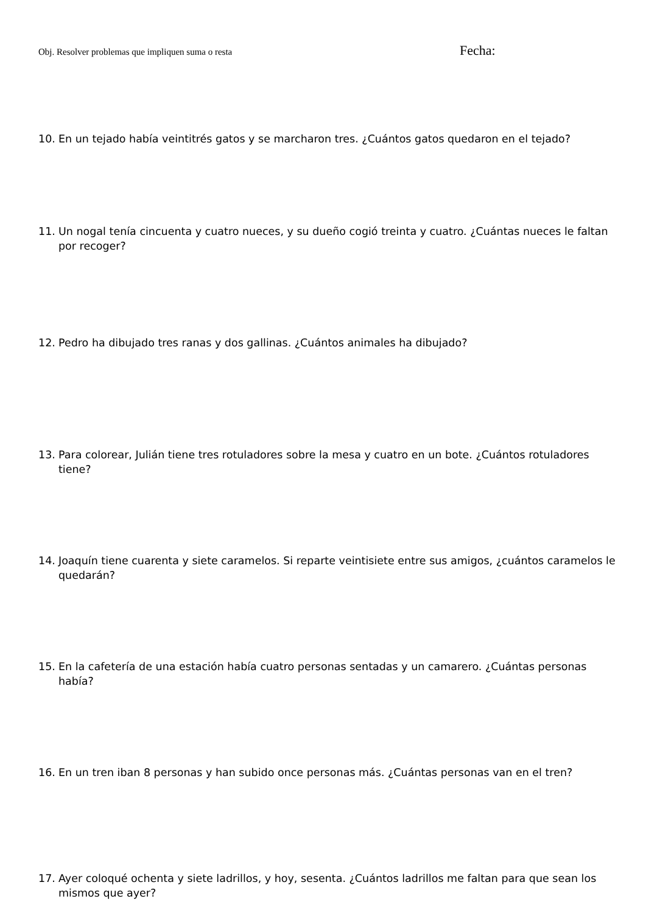Obj. Resolver problemas que impliquen suma o resta
Fecha:
10. En un tejado había veintitrés gatos y se marcharon tres. ¿Cuántos gatos quedaron en el tejado?
11. Un nogal tenía cincuenta y cuatro nueces, y su dueño cogió treinta y cuatro. ¿Cuántas nueces le faltan por recoger?
12. Pedro ha dibujado tres ranas y dos gallinas. ¿Cuántos animales ha dibujado?
13. Para colorear, Julián tiene tres rotuladores sobre la mesa y cuatro en un bote. ¿Cuántos rotuladores tiene?
14. Joaquín tiene cuarenta y siete caramelos. Si reparte veintisiete entre sus amigos, ¿cuántos caramelos le quedarán?
15. En la cafetería de una estación había cuatro personas sentadas y un camarero. ¿Cuántas personas había?
16. En un tren iban 8 personas y han subido once personas más. ¿Cuántas personas van en el tren?
17. Ayer coloqué ochenta y siete ladrillos, y hoy, sesenta. ¿Cuántos ladrillos me faltan para que sean los mismos que ayer?